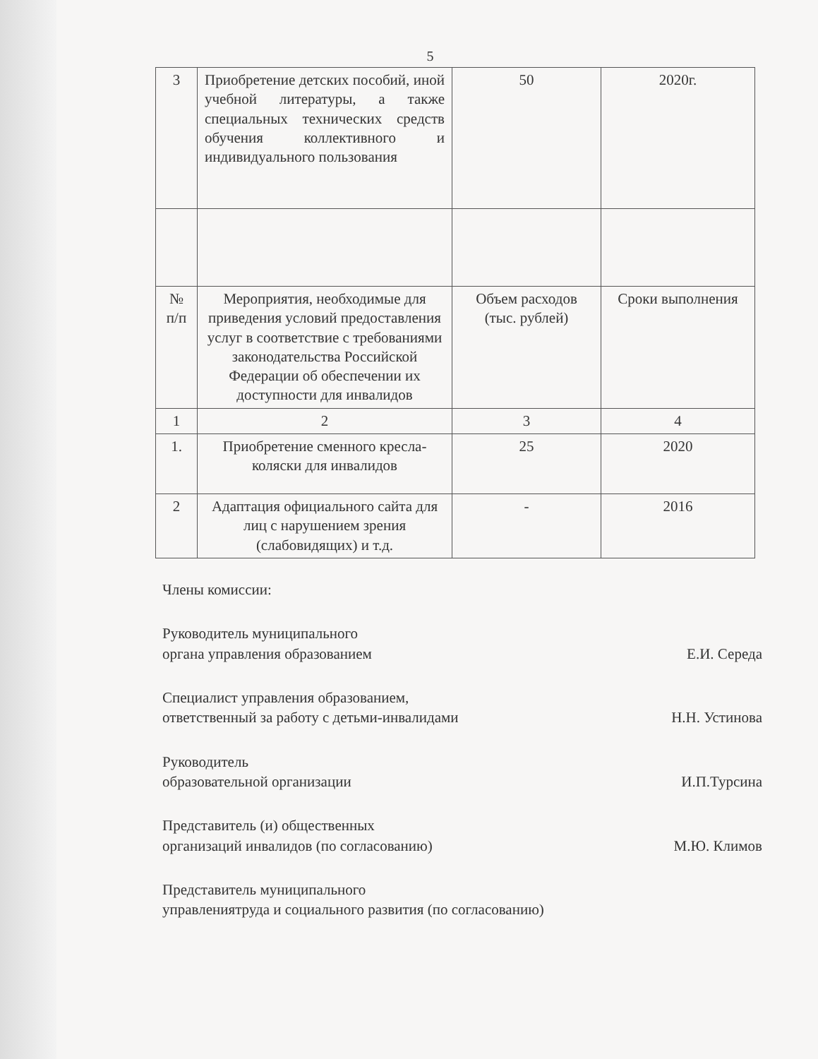5
| 3 | Приобретение детских пособий, иной учебной литературы, а также специальных технических средств обучения коллективного и индивидуального пользования | 50 | 2020г. |
| № п/п | Мероприятия, необходимые для приведения условий предоставления услуг в соответствие с требованиями законодательства Российской Федерации об обеспечении их доступности для инвалидов | Объем расходов (тыс. рублей) | Сроки выполнения |
| 1 | 2 | 3 | 4 |
| 1. | Приобретение сменного кресла-коляски для инвалидов | 25 | 2020 |
| 2 | Адаптация официального сайта для лиц с нарушением зрения (слабовидящих) и т.д. | - | 2016 |
Члены комиссии:
Руководитель муниципального
органа управления образованием
Е.И. Середа
Специалист управления образованием,
ответственный за работу с детьми-инвалидами
Н.Н. Устинова
Руководитель
образовательной организации
И.П.Турсина
Представитель (и) общественных
организаций инвалидов (по согласованию)
М.Ю. Климов
Представитель муниципального
управлениятруда и социального развития (по согласованию)